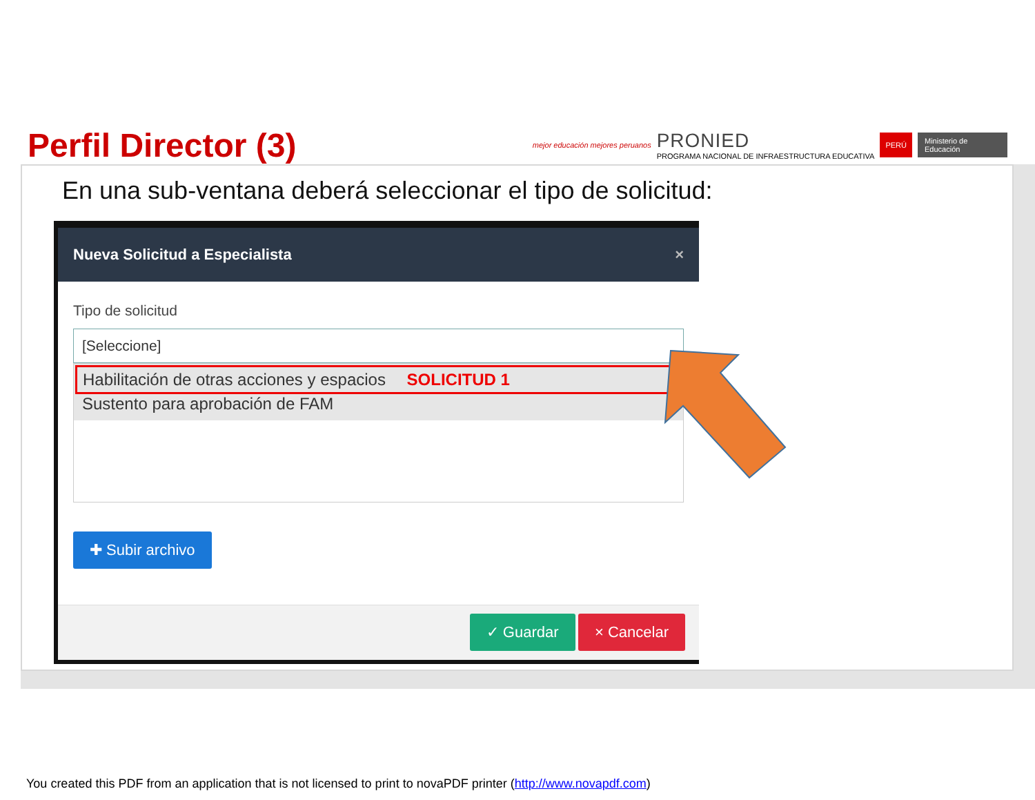Perfil Director (3)
mejor educación mejores peruanos
PRONIED
PROGRAMA NACIONAL DE INFRAESTRUCTURA EDUCATIVA
PERÚ Ministerio de Educación
En una sub-ventana deberá seleccionar el tipo de solicitud:
Nueva Solicitud a Especialista ×
Tipo de solicitud
[Seleccione]
Habilitación de otras acciones y espacios SOLICITUD 1
Sustento para aprobación de FAM
✚ Subir archivo
✓ Guardar × Cancelar
You created this PDF from an application that is not licensed to print to novaPDF printer (http://www.novapdf.com)